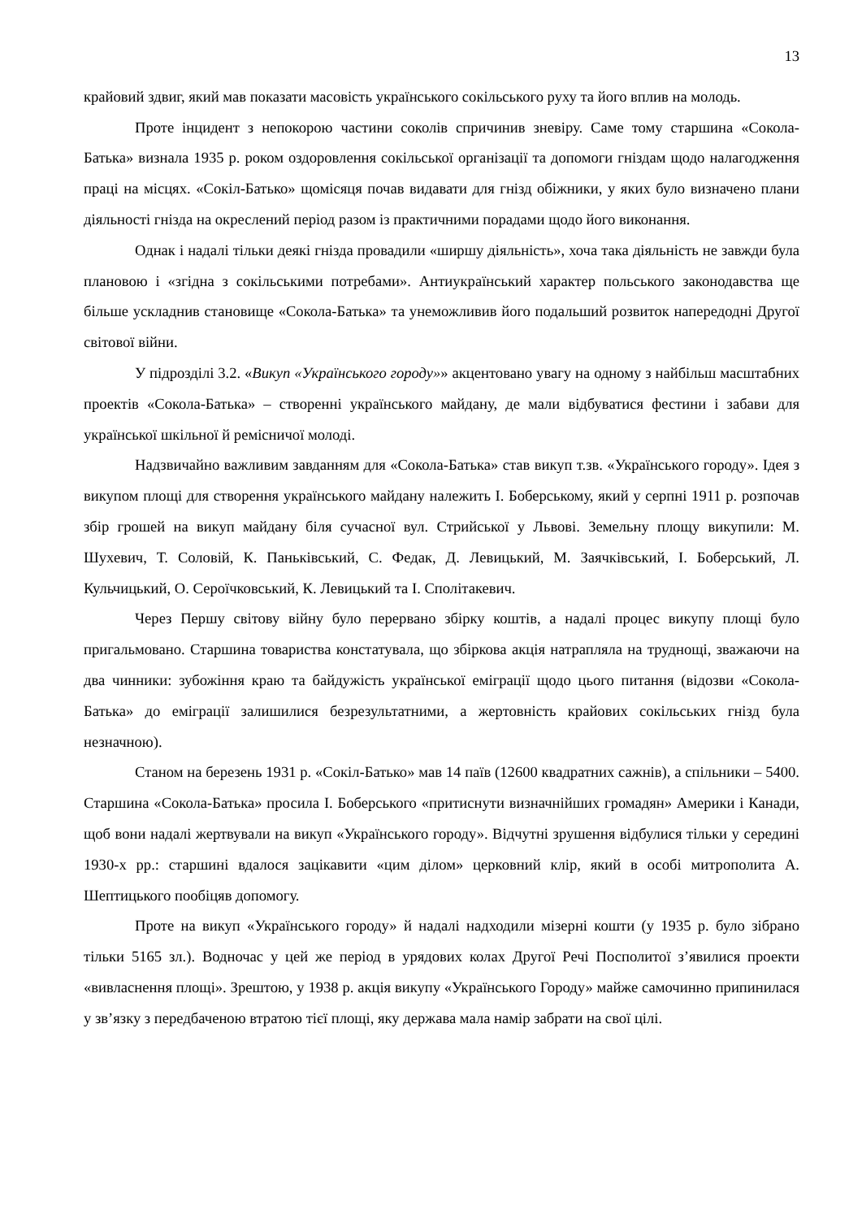13
крайовий здвиг, який мав показати масовість українського сокільського руху та його вплив на молодь.
Проте інцидент з непокорою частини соколів спричинив зневіру. Саме тому старшина «Сокола-Батька» визнала 1935 р. роком оздоровлення сокільської організації та допомоги гніздам щодо налагодження праці на місцях. «Сокіл-Батько» щомісяця почав видавати для гнізд обіжники, у яких було визначено плани діяльності гнізда на окреслений період разом із практичними порадами щодо його виконання.
Однак і надалі тільки деякі гнізда провадили «ширшу діяльність», хоча така діяльність не завжди була плановою і «згідна з сокільськими потребами». Антиукраїнський характер польського законодавства ще більше ускладнив становище «Сокола-Батька» та унеможливив його подальший розвиток напередодні Другої світової війни.
У підрозділі 3.2. «Викуп «Українського городу»» акцентовано увагу на одному з найбільш масштабних проектів «Сокола-Батька» – створенні українського майдану, де мали відбуватися фестини і забави для української шкільної й ремісничої молоді.
Надзвичайно важливим завданням для «Сокола-Батька» став викуп т.зв. «Українського городу». Ідея з викупом площі для створення українського майдану належить І. Боберському, який у серпні 1911 р. розпочав збір грошей на викуп майдану біля сучасної вул. Стрийської у Львові. Земельну площу викупили: М. Шухевич, Т. Соловій, К. Паньківський, С. Федак, Д. Левицький, М. Заячківський, І. Боберський, Л. Кульчицький, О. Сероїчковський, К. Левицький та І. Сполітакевич.
Через Першу світову війну було перервано збірку коштів, а надалі процес викупу площі було пригальмовано. Старшина товариства констатувала, що збіркова акція натрапляла на труднощі, зважаючи на два чинники: зубожіння краю та байдужість української еміграції щодо цього питання (відозви «Сокола-Батька» до еміграції залишилися безрезультатними, а жертовність крайових сокільських гнізд була незначною).
Станом на березень 1931 р. «Сокіл-Батько» мав 14 паїв (12600 квадратних сажнів), а спільники – 5400. Старшина «Сокола-Батька» просила І. Боберського «притиснути визначнійших громадян» Америки і Канади, щоб вони надалі жертвували на викуп «Українського городу». Відчутні зрушення відбулися тільки у середині 1930-х рр.: старшині вдалося зацікавити «цим ділом» церковний клір, який в особі митрополита А. Шептицького пообіцяв допомогу.
Проте на викуп «Українського городу» й надалі надходили мізерні кошти (у 1935 р. було зібрано тільки 5165 зл.). Водночас у цей же період в урядових колах Другої Речі Посполитої з’явилися проекти «вивласнення площі». Зрештою, у 1938 р. акція викупу «Українського Городу» майже самочинно припинилася у зв’язку з передбаченою втратою тієї площі, яку держава мала намір забрати на свої цілі.